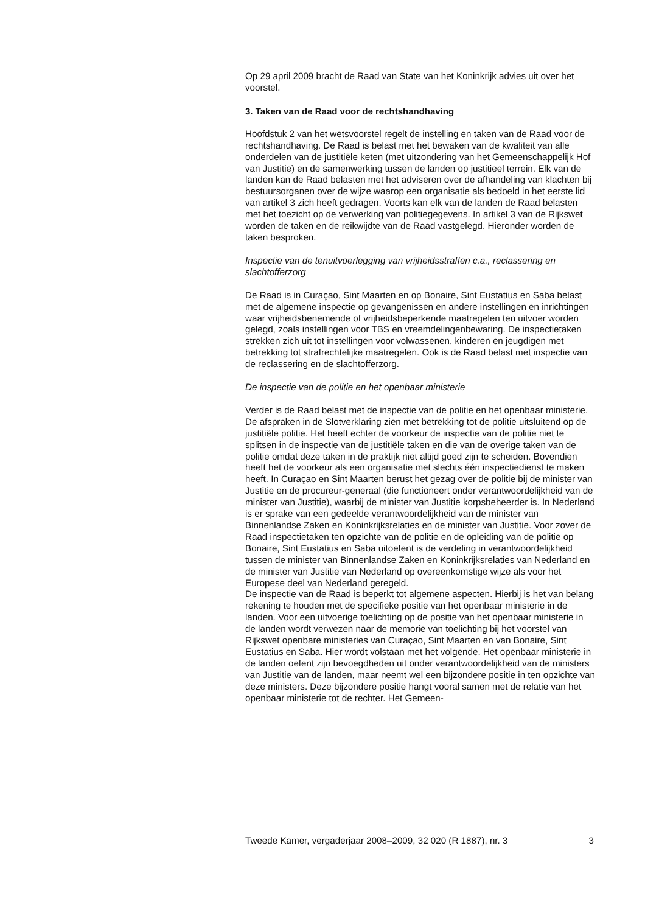Op 29 april 2009 bracht de Raad van State van het Koninkrijk advies uit over het voorstel.
3. Taken van de Raad voor de rechtshandhaving
Hoofdstuk 2 van het wetsvoorstel regelt de instelling en taken van de Raad voor de rechtshandhaving. De Raad is belast met het bewaken van de kwaliteit van alle onderdelen van de justitiële keten (met uitzondering van het Gemeenschappelijk Hof van Justitie) en de samenwerking tussen de landen op justitieel terrein. Elk van de landen kan de Raad belasten met het adviseren over de afhandeling van klachten bij bestuursorganen over de wijze waarop een organisatie als bedoeld in het eerste lid van artikel 3 zich heeft gedragen. Voorts kan elk van de landen de Raad belasten met het toezicht op de verwerking van politiegegevens. In artikel 3 van de Rijkswet worden de taken en de reikwijdte van de Raad vastgelegd. Hieronder worden de taken besproken.
Inspectie van de tenuitvoerlegging van vrijheidsstraffen c.a., reclassering en slachtofferzorg
De Raad is in Curaçao, Sint Maarten en op Bonaire, Sint Eustatius en Saba belast met de algemene inspectie op gevangenissen en andere instellingen en inrichtingen waar vrijheidsbenemende of vrijheidsbeperkende maatregelen ten uitvoer worden gelegd, zoals instellingen voor TBS en vreemdelingenbewaring. De inspectietaken strekken zich uit tot instellingen voor volwassenen, kinderen en jeugdigen met betrekking tot strafrechtelijke maatregelen. Ook is de Raad belast met inspectie van de reclassering en de slachtofferzorg.
De inspectie van de politie en het openbaar ministerie
Verder is de Raad belast met de inspectie van de politie en het openbaar ministerie. De afspraken in de Slotverklaring zien met betrekking tot de politie uitsluitend op de justitiële politie. Het heeft echter de voorkeur de inspectie van de politie niet te splitsen in de inspectie van de justitiële taken en die van de overige taken van de politie omdat deze taken in de praktijk niet altijd goed zijn te scheiden. Bovendien heeft het de voorkeur als een organisatie met slechts één inspectiedienst te maken heeft. In Curaçao en Sint Maarten berust het gezag over de politie bij de minister van Justitie en de procureur-generaal (die functioneert onder verantwoordelijkheid van de minister van Justitie), waarbij de minister van Justitie korpsbeheerder is. In Nederland is er sprake van een gedeelde verantwoordelijkheid van de minister van Binnenlandse Zaken en Koninkrijksrelaties en de minister van Justitie. Voor zover de Raad inspectietaken ten opzichte van de politie en de opleiding van de politie op Bonaire, Sint Eustatius en Saba uitoefent is de verdeling in verantwoordelijkheid tussen de minister van Binnenlandse Zaken en Koninkrijksrelaties van Nederland en de minister van Justitie van Nederland op overeenkomstige wijze als voor het Europese deel van Nederland geregeld.
De inspectie van de Raad is beperkt tot algemene aspecten. Hierbij is het van belang rekening te houden met de specifieke positie van het openbaar ministerie in de landen. Voor een uitvoerige toelichting op de positie van het openbaar ministerie in de landen wordt verwezen naar de memorie van toelichting bij het voorstel van Rijkswet openbare ministeries van Curaçao, Sint Maarten en van Bonaire, Sint Eustatius en Saba. Hier wordt volstaan met het volgende. Het openbaar ministerie in de landen oefent zijn bevoegdheden uit onder verantwoordelijkheid van de ministers van Justitie van de landen, maar neemt wel een bijzondere positie in ten opzichte van deze ministers. Deze bijzondere positie hangt vooral samen met de relatie van het openbaar ministerie tot de rechter. Het Gemeen-
Tweede Kamer, vergaderjaar 2008–2009, 32 020 (R 1887), nr. 3 3